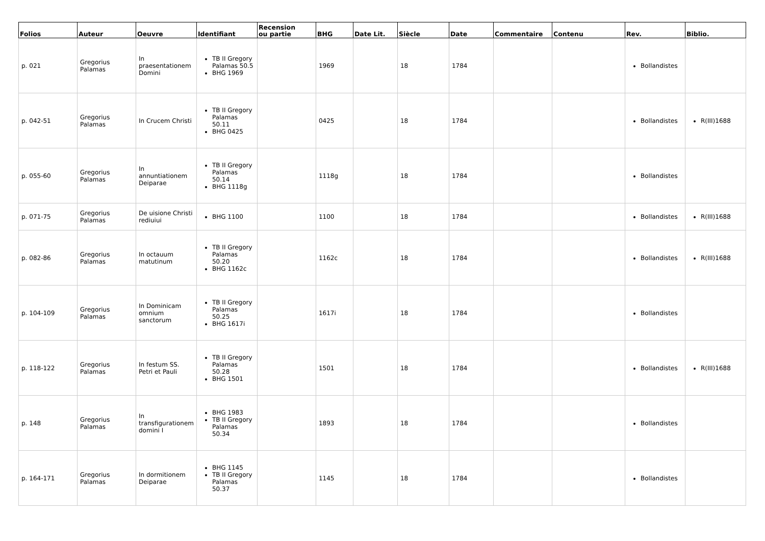| Folios | Auteur | Oeuvre | Identifiant | Recension ou partie | BHG | Date Lit. | Siècle | Date | Commentaire | Contenu | Rev. | Biblio. |
| --- | --- | --- | --- | --- | --- | --- | --- | --- | --- | --- | --- | --- |
| p. 021 | Gregorius Palamas | In praesentationem Domini | TB II Gregory Palamas 50.5 BHG 1969 | | 1969 | | 18 | 1784 | | | Bollandistes | |
| p. 042-51 | Gregorius Palamas | In Crucem Christi | TB II Gregory Palamas 50.11 BHG 0425 | | 0425 | | 18 | 1784 | | | Bollandistes | R(III)1688 |
| p. 055-60 | Gregorius Palamas | In annuntiationem Deiparae | TB II Gregory Palamas 50.14 BHG 1118g | | 1118g | | 18 | 1784 | | | Bollandistes | |
| p. 071-75 | Gregorius Palamas | De uisione Christi rediuiui | BHG 1100 | | 1100 | | 18 | 1784 | | | Bollandistes | R(III)1688 |
| p. 082-86 | Gregorius Palamas | In octauum matutinum | TB II Gregory Palamas 50.20 BHG 1162c | | 1162c | | 18 | 1784 | | | Bollandistes | R(III)1688 |
| p. 104-109 | Gregorius Palamas | In Dominicam omnium sanctorum | TB II Gregory Palamas 50.25 BHG 1617i | | 1617i | | 18 | 1784 | | | Bollandistes | |
| p. 118-122 | Gregorius Palamas | In festum SS. Petri et Pauli | TB II Gregory Palamas 50.28 BHG 1501 | | 1501 | | 18 | 1784 | | | Bollandistes | R(III)1688 |
| p. 148 | Gregorius Palamas | In transfigurationem domini I | BHG 1983 TB II Gregory Palamas 50.34 | | 1893 | | 18 | 1784 | | | Bollandistes | |
| p. 164-171 | Gregorius Palamas | In dormitionem Deiparae | BHG 1145 TB II Gregory Palamas 50.37 | | 1145 | | 18 | 1784 | | | Bollandistes | |